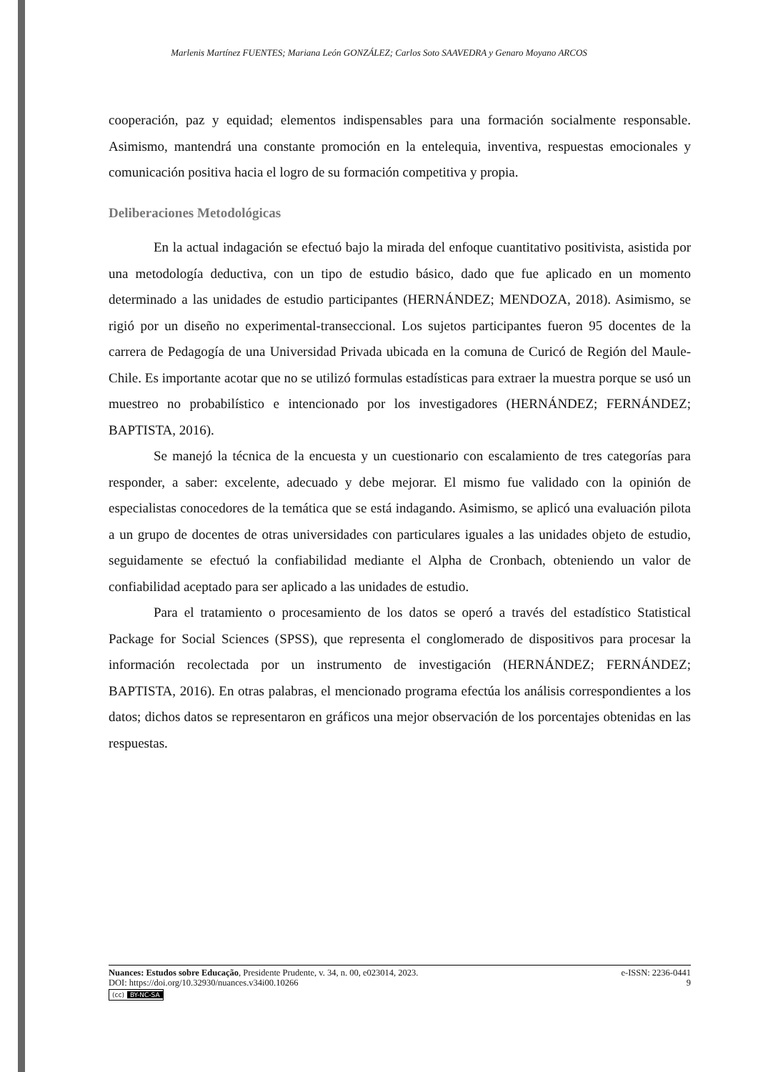Marlenis Martínez FUENTES; Mariana León GONZÁLEZ; Carlos Soto SAAVEDRA y Genaro Moyano ARCOS
cooperación, paz y equidad; elementos indispensables para una formación socialmente responsable. Asimismo, mantendrá una constante promoción en la entelequia, inventiva, respuestas emocionales y comunicación positiva hacia el logro de su formación competitiva y propia.
Deliberaciones Metodológicas
En la actual indagación se efectuó bajo la mirada del enfoque cuantitativo positivista, asistida por una metodología deductiva, con un tipo de estudio básico, dado que fue aplicado en un momento determinado a las unidades de estudio participantes (HERNÁNDEZ; MENDOZA, 2018). Asimismo, se rigió por un diseño no experimental-transeccional. Los sujetos participantes fueron 95 docentes de la carrera de Pedagogía de una Universidad Privada ubicada en la comuna de Curicó de Región del Maule-Chile. Es importante acotar que no se utilizó formulas estadísticas para extraer la muestra porque se usó un muestreo no probabilístico e intencionado por los investigadores (HERNÁNDEZ; FERNÁNDEZ; BAPTISTA, 2016).
Se manejó la técnica de la encuesta y un cuestionario con escalamiento de tres categorías para responder, a saber: excelente, adecuado y debe mejorar. El mismo fue validado con la opinión de especialistas conocedores de la temática que se está indagando. Asimismo, se aplicó una evaluación pilota a un grupo de docentes de otras universidades con particulares iguales a las unidades objeto de estudio, seguidamente se efectuó la confiabilidad mediante el Alpha de Cronbach, obteniendo un valor de confiabilidad aceptado para ser aplicado a las unidades de estudio.
Para el tratamiento o procesamiento de los datos se operó a través del estadístico Statistical Package for Social Sciences (SPSS), que representa el conglomerado de dispositivos para procesar la información recolectada por un instrumento de investigación (HERNÁNDEZ; FERNÁNDEZ; BAPTISTA, 2016). En otras palabras, el mencionado programa efectúa los análisis correspondientes a los datos; dichos datos se representaron en gráficos una mejor observación de los porcentajes obtenidas en las respuestas.
Nuances: Estudos sobre Educação, Presidente Prudente, v. 34, n. 00, e023014, 2023. e-ISSN: 2236-0441
DOI: https://doi.org/10.32930/nuances.v34i00.10266 9
(cc) BY-NC-SA